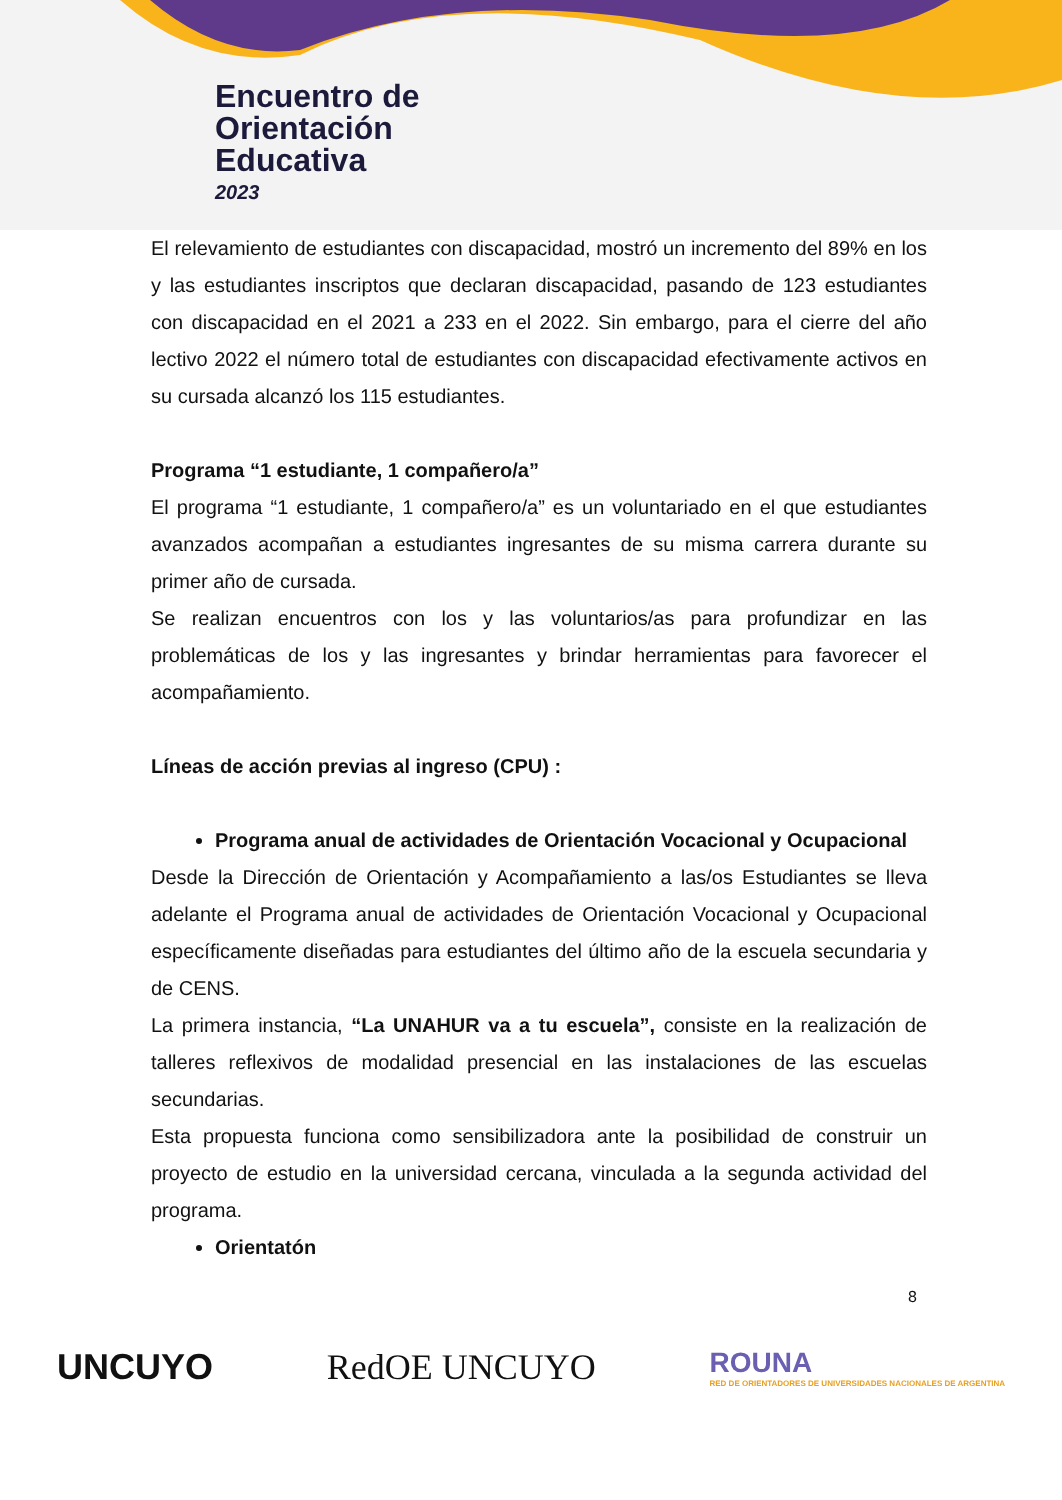Encuentro de
Orientación
Educativa
2023
El relevamiento de estudiantes con discapacidad, mostró un incremento del 89% en los y las estudiantes inscriptos que declaran discapacidad, pasando de 123 estudiantes con discapacidad en el 2021 a 233 en el 2022. Sin embargo, para el cierre del año lectivo 2022 el número total de estudiantes con discapacidad efectivamente activos en su cursada alcanzó los 115 estudiantes.
Programa “1 estudiante, 1 compañero/a”
El programa “1 estudiante, 1 compañero/a” es un voluntariado en el que estudiantes avanzados acompañan a estudiantes ingresantes de su misma carrera durante su primer año de cursada.
Se realizan encuentros con los y las voluntarios/as para profundizar en las problemáticas de los y las ingresantes y brindar herramientas para favorecer el acompañamiento.
Líneas de acción previas al ingreso (CPU) :
Programa anual de actividades de Orientación Vocacional y Ocupacional
Desde la Dirección de Orientación y Acompañamiento a las/os Estudiantes se lleva adelante el Programa anual de actividades de Orientación Vocacional y Ocupacional específicamente diseñadas para estudiantes del último año de la escuela secundaria y de CENS.
La primera instancia, “La UNAHUR va a tu escuela”, consiste en la realización de talleres reflexivos de modalidad presencial en las instalaciones de las escuelas secundarias.
Esta propuesta funciona como sensibilizadora ante la posibilidad de construir un proyecto de estudio en la universidad cercana, vinculada a la segunda actividad del programa.
Orientatón
8
UNCUYO RedOE UNCUYO ROUNA
RED DE ORIENTADORES DE UNIVERSIDADES NACIONALES DE ARGENTINA